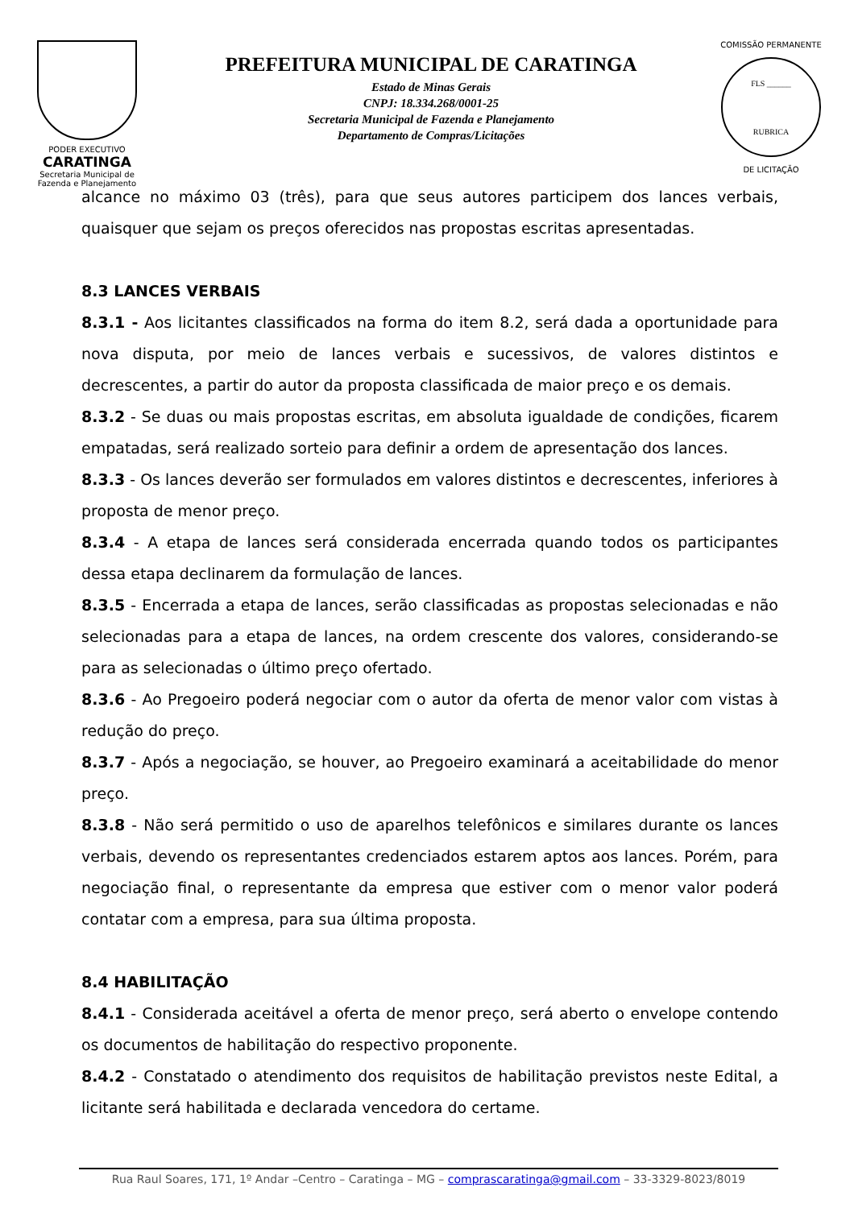PODER EXECUTIVO
CARATINGA
Secretaria Municipal de
Fazenda e Planejamento
PREFEITURA MUNICIPAL DE CARATINGA
Estado de Minas Gerais
CNPJ: 18.334.268/0001-25
Secretaria Municipal de Fazenda e Planejamento
Departamento de Compras/Licitações
COMISSÃO PERMANENTE
FLS ______
RUBRICA
DE LICITAÇÃO
alcance no máximo 03 (três), para que seus autores participem dos lances verbais, quaisquer que sejam os preços oferecidos nas propostas escritas apresentadas.
8.3 LANCES VERBAIS
8.3.1 - Aos licitantes classificados na forma do item 8.2, será dada a oportunidade para nova disputa, por meio de lances verbais e sucessivos, de valores distintos e decrescentes, a partir do autor da proposta classificada de maior preço e os demais.
8.3.2 - Se duas ou mais propostas escritas, em absoluta igualdade de condições, ficarem empatadas, será realizado sorteio para definir a ordem de apresentação dos lances.
8.3.3 - Os lances deverão ser formulados em valores distintos e decrescentes, inferiores à proposta de menor preço.
8.3.4 - A etapa de lances será considerada encerrada quando todos os participantes dessa etapa declinarem da formulação de lances.
8.3.5 - Encerrada a etapa de lances, serão classificadas as propostas selecionadas e não selecionadas para a etapa de lances, na ordem crescente dos valores, considerando-se para as selecionadas o último preço ofertado.
8.3.6 - Ao Pregoeiro poderá negociar com o autor da oferta de menor valor com vistas à redução do preço.
8.3.7 - Após a negociação, se houver, ao Pregoeiro examinará a aceitabilidade do menor preço.
8.3.8 - Não será permitido o uso de aparelhos telefônicos e similares durante os lances verbais, devendo os representantes credenciados estarem aptos aos lances. Porém, para negociação final, o representante da empresa que estiver com o menor valor poderá contatar com a empresa, para sua última proposta.
8.4 HABILITAÇÃO
8.4.1 - Considerada aceitável a oferta de menor preço, será aberto o envelope contendo os documentos de habilitação do respectivo proponente.
8.4.2 - Constatado o atendimento dos requisitos de habilitação previstos neste Edital, a licitante será habilitada e declarada vencedora do certame.
Rua Raul Soares, 171, 1º Andar –Centro – Caratinga – MG – comprascaratinga@gmail.com – 33-3329-8023/8019